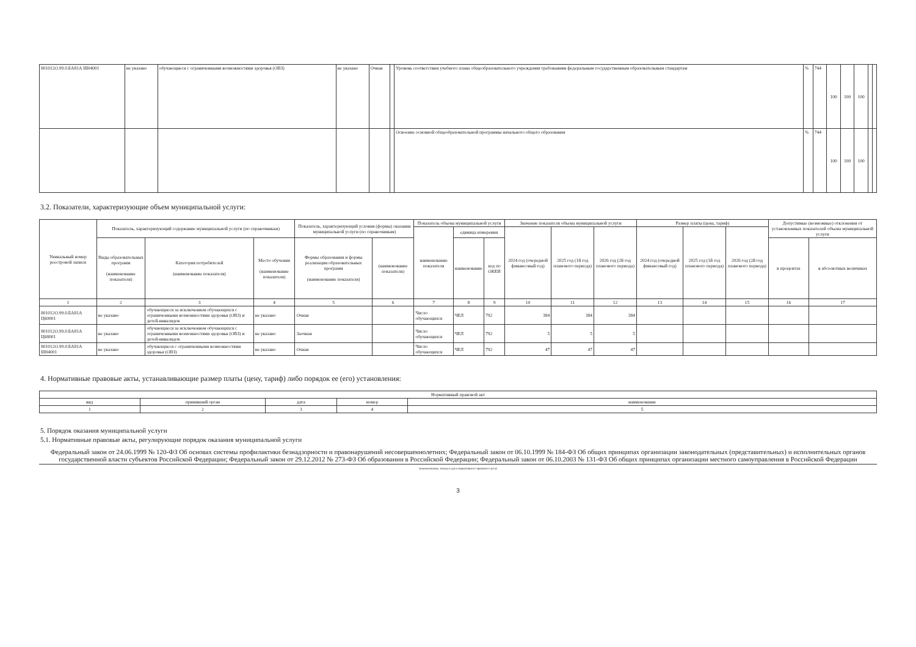| 801012О.99.0.БА81А Ш04001 | не указано | обучающиеся с ограниченными возможностями здоровья (ОВЗ) | не указано | Очная | | Уровень соответствия учебного плана общеобразовательного учреждения требованиям федеральным государственным образовательным стандартам | % | 744 | 100 | 100 | 100 | | |
| | | | | | | Освоение основной общеобразовательной программы начального общего образования | % | 744 | 100 | 100 | 100 | | |
3.2. Показатели, характеризующие объем муниципальной услуги:
| Уникальный номер реестровой записи | Показатель, характеризующий содержание муниципальной услуги (по справочникам) | | | Показатель, характеризующий условия (формы) оказания муниципальной услуги (по справочникам) | | Показатель объема муниципальной услуги | | | Значение показателя объема муниципальной услуги | | | Размер платы (цена, тариф) | | | Допустимые (возможные) отклонения от установленных показателей объема муниципальной услуги | |
| --- | --- | --- | --- | --- | --- | --- | --- | --- | --- | --- | --- | --- | --- | --- | --- | --- |
| | | | | | | наименование показателя | единица измерения | | 2024 год (очередной финансовый год) | 2025 год (1й год планового периода) | 2026 год (2й год планового периода) | 2024 год (очередной финансовый год) | 2025 год (1й год планового периода) | 2026 год (2й год планового периода) | | |
| | Виды образовательных программ (наименование показателя) | Категория потребителей (наименование показателя) | Место обучения (наименование показателя) | Формы образования и формы реализации образовательных программ (наименование показателя) | (наименование показателя) | | наименование | код по ОКЕИ | | | | | | | в процентах | в абсолютных величинах |
| 1 | 2 | 3 | 4 | 5 | 6 | 7 | 8 | 9 | 10 | 11 | 12 | 13 | 14 | 15 | 16 | 17 |
| 801012О.99.0.БА81А Ц60001 | не указано | обучающиеся за исключением обучающихся с ограниченными возможностями здоровья (ОВЗ) и детей-инвалидов | не указано | Очная | | Число обучающихся | ЧЕЛ | 792 | 384 | 384 | 384 | | | | | |
| 801012О.99.0.БА81А Ц68001 | не указано | обучающиеся за исключением обучающихся с ограниченными возможностями здоровья (ОВЗ) и детей-инвалидов | не указано | Заочная | | Число обучающихся | ЧЕЛ | 792 | 5 | 5 | 5 | | | | | |
| 801012О.99.0.БА81А Ш04001 | не указано | обучающиеся с ограниченными возможностями здоровья (ОВЗ) | не указано | Очная | | Число обучающихся | ЧЕЛ | 792 | 47 | 47 | 47 | | | | | |
4. Нормативные правовые акты, устанавливающие размер платы (цену, тариф) либо порядок ее (его) установления:
| Нормативный правовой акт | | | | |
| --- | --- | --- | --- | --- |
| вид | принявший орган | дата | номер | наименование |
| 1 | 2 | 3 | 4 | 5 |
5. Порядок оказания муниципальной услуги
5.1. Нормативные правовые акты, регулирующие порядок оказания муниципальной услуги
Федеральный закон от 24.06.1999 № 120-ФЗ Об основах системы профилактики безнадзорности и правонарушений несовершеннолетних; Федеральный закон от 06.10.1999 № 184-ФЗ Об общих принципах организации законодательных (представительных) и исполнительных органов государственной власти субъектов Российской Федерации; Федеральный закон от 29.12.2012 № 273-ФЗ Об образовании в Российской Федерации; Федеральный закон от 06.10.2003 № 131-ФЗ Об общих принципах организации местного самоуправления в Российской Федерации
(наименование, номер и дата нормативного правового акта)
3